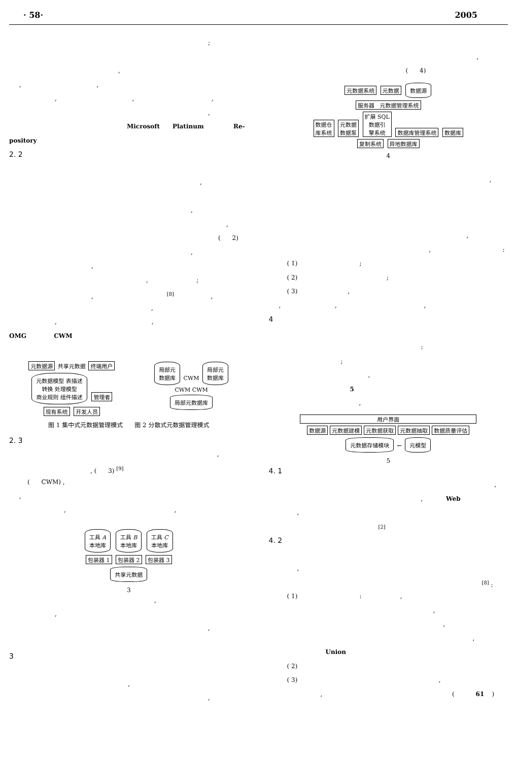· 58· 2005
;
,
, ,
, , ,
,
Microsoft Platinum Re-
pository
2. 2
,
,
,
( 2)
,
,
, ;
, <sup>[8]</sup> ,
,
, ,
OMG CWM
元数据源 共享元数据 终端用户
元数据模型 表描述
转换 处理模型
商业规则 组件描述 管理者
现有系统 开发人员
局部元
数据库 CWM 局部元
数据库
CWM CWM
局部元数据库
图 1 集中式元数据管理模式 图 2 分散式元数据管理模式
2. 3
,
, ( 3) <sup>[9]</sup>
( CWM) ,
,
, ,
工具 A
本地库 工具 B
本地库 工具 C
本地库
包装器 1 包装器 2 包装器 3
共享元数据
3
,
,
,
3
,
,
,
( 4)
元数据系统 元数据 数据源
服务器 元数据管理系统
数据仓
库系统 元数据
数据泵 扩展 SQL
数据引
擎系统 数据库管理系统 数据库
复制系统 异地数据库
4
,
,
, :
( 1) ;
( 2) ;
( 3) ,
, , ,
4
:
;
,
5
,
用户界面
数据源 元数据建模 元数据获取 元数据抽取 数据质量评估
元数据存储模块 ← 元模型
5
4. 1
,
, Web
,
<sup>[2]</sup>
4. 2
,
<sup>[8]</sup> :
( 1) : ,
,
,
,
Union
( 2)
( 3) ,
, ( 61 )